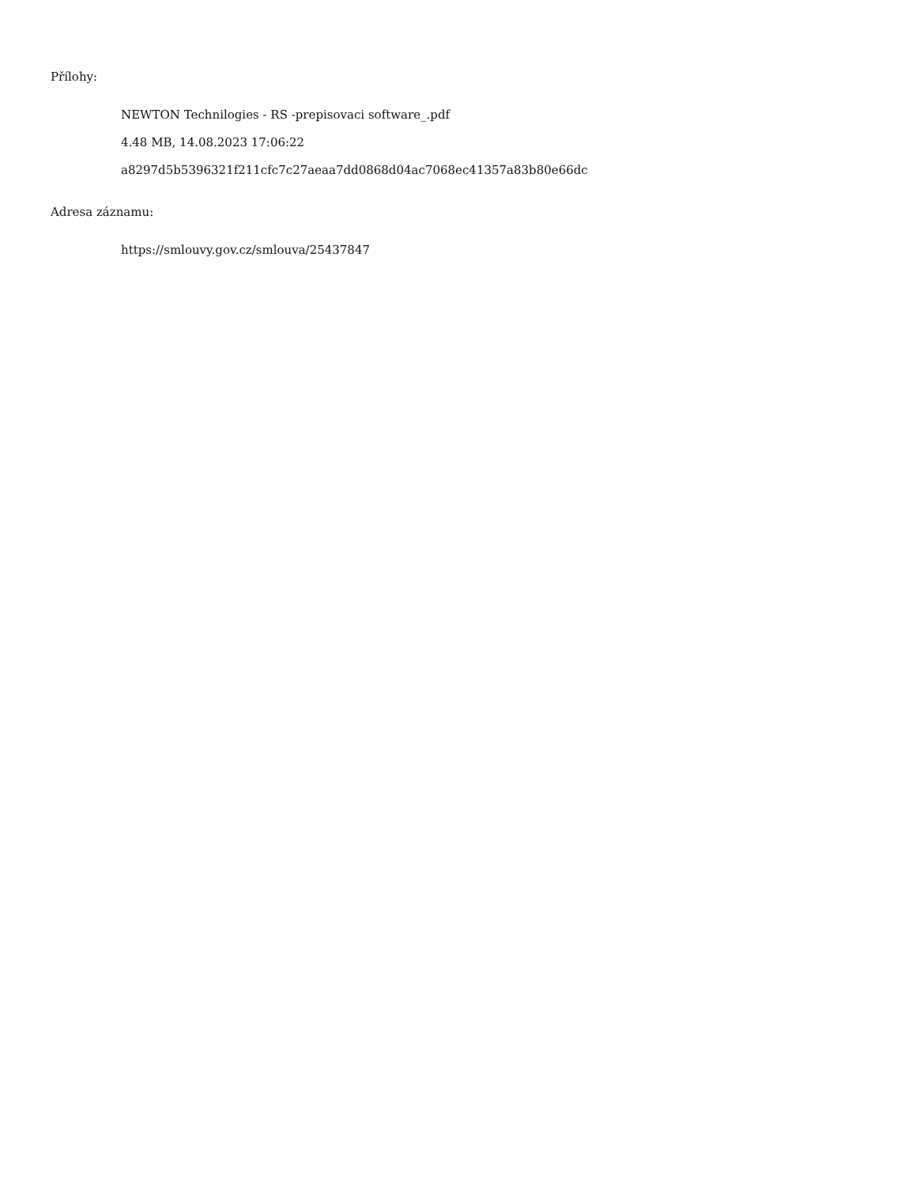Přílohy:
NEWTON Technilogies - RS -prepisovaci software_.pdf
4.48 MB, 14.08.2023 17:06:22
a8297d5b5396321f211cfc7c27aeaa7dd0868d04ac7068ec41357a83b80e66dc
Adresa záznamu:
https://smlouvy.gov.cz/smlouva/25437847